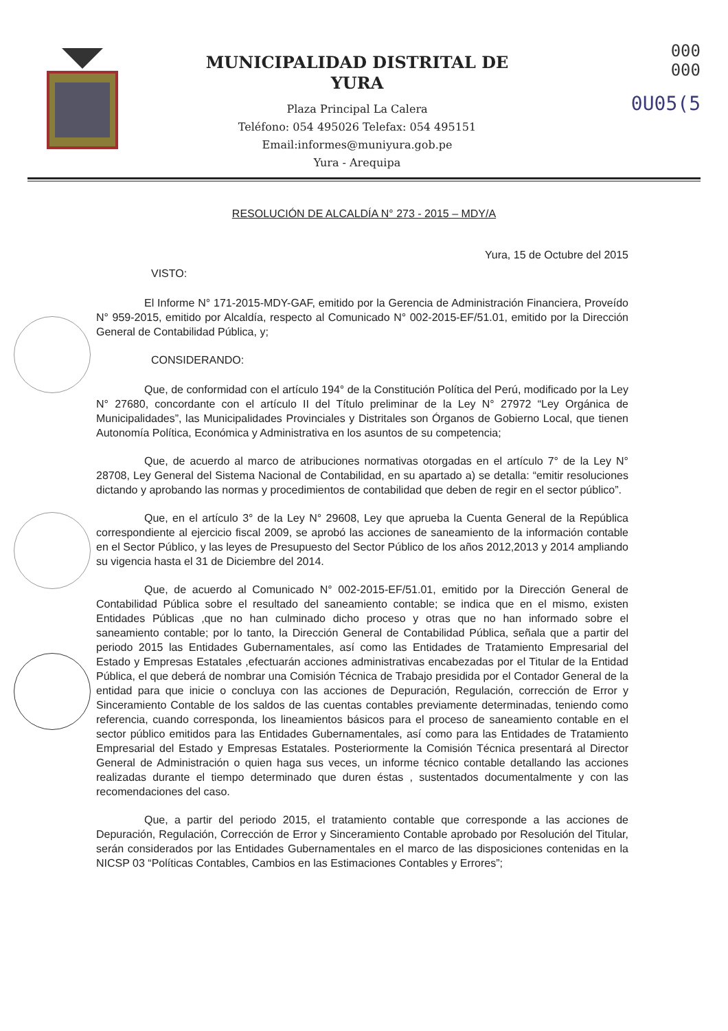MUNICIPALIDAD DISTRITAL DE
YURA
Plaza Principal La Calera
Teléfono: 054 495026 Telefax: 054 495151
Email:informes@muniyura.gob.pe
Yura - Arequipa
000
000
0U05(5
RESOLUCIÓN DE ALCALDÍA N° 273 - 2015 – MDY/A
Yura, 15 de Octubre del 2015
VISTO:
El Informe N° 171-2015-MDY-GAF, emitido por la Gerencia de Administración Financiera, Proveído N° 959-2015, emitido por Alcaldía, respecto al Comunicado N° 002-2015-EF/51.01, emitido por la Dirección General de Contabilidad Pública, y;
CONSIDERANDO:
Que, de conformidad con el artículo 194° de la Constitución Política del Perú, modificado por la Ley N° 27680, concordante con el artículo II del Título preliminar de la Ley N° 27972 “Ley Orgánica de Municipalidades”, las Municipalidades Provinciales y Distritales son Órganos de Gobierno Local, que tienen Autonomía Política, Económica y Administrativa en los asuntos de su competencia;
Que, de acuerdo al marco de atribuciones normativas otorgadas en el artículo 7° de la Ley N° 28708, Ley General del Sistema Nacional de Contabilidad, en su apartado a) se detalla: “emitir resoluciones dictando y aprobando las normas y procedimientos de contabilidad que deben de regir en el sector público”.
Que, en el artículo 3° de la Ley N° 29608, Ley que aprueba la Cuenta General de la República correspondiente al ejercicio fiscal 2009, se aprobó las acciones de saneamiento de la información contable en el Sector Público, y las leyes de Presupuesto del Sector Público de los años 2012,2013 y 2014 ampliando su vigencia hasta el 31 de Diciembre del 2014.
Que, de acuerdo al Comunicado N° 002-2015-EF/51.01, emitido por la Dirección General de Contabilidad Pública sobre el resultado del saneamiento contable; se indica que en el mismo, existen Entidades Públicas ,que no han culminado dicho proceso y otras que no han informado sobre el saneamiento contable; por lo tanto, la Dirección General de Contabilidad Pública, señala que a partir del periodo 2015 las Entidades Gubernamentales, así como las Entidades de Tratamiento Empresarial del Estado y Empresas Estatales ,efectuarán acciones administrativas encabezadas por el Titular de la Entidad Pública, el que deberá de nombrar una Comisión Técnica de Trabajo presidida por el Contador General de la entidad para que inicie o concluya con las acciones de Depuración, Regulación, corrección de Error y Sinceramiento Contable de los saldos de las cuentas contables previamente determinadas, teniendo como referencia, cuando corresponda, los lineamientos básicos para el proceso de saneamiento contable en el sector público emitidos para las Entidades Gubernamentales, así como para las Entidades de Tratamiento Empresarial del Estado y Empresas Estatales. Posteriormente la Comisión Técnica presentará al Director General de Administración o quien haga sus veces, un informe técnico contable detallando las acciones realizadas durante el tiempo determinado que duren éstas , sustentados documentalmente y con las recomendaciones del caso.
Que, a partir del periodo 2015, el tratamiento contable que corresponde a las acciones de Depuración, Regulación, Corrección de Error y Sinceramiento Contable aprobado por Resolución del Titular, serán considerados por las Entidades Gubernamentales en el marco de las disposiciones contenidas en la NICSP 03 “Políticas Contables, Cambios en las Estimaciones Contables y Errores”;